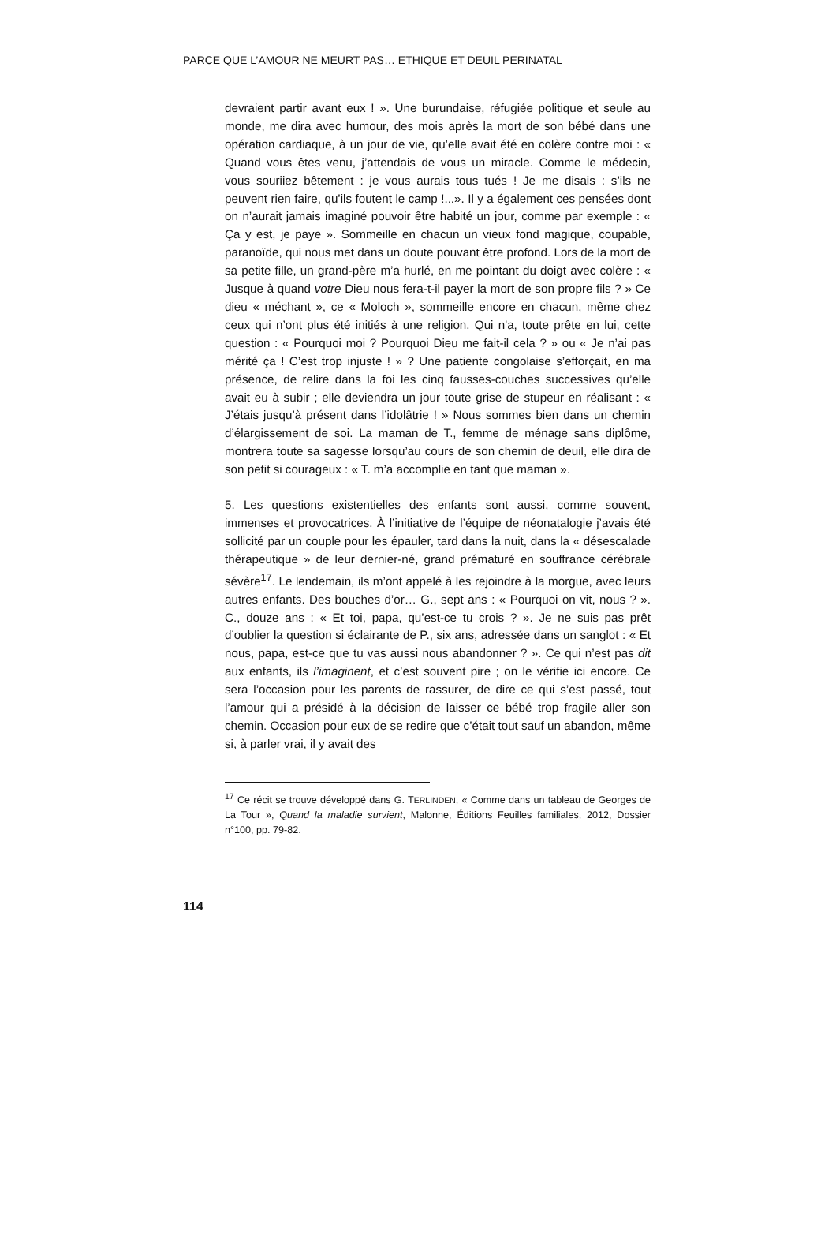PARCE QUE L’AMOUR NE MEURT PAS… ETHIQUE ET DEUIL PERINATAL
devraient partir avant eux ! ». Une burundaise, réfugiée politique et seule au monde, me dira avec humour, des mois après la mort de son bébé dans une opération cardiaque, à un jour de vie, qu’elle avait été en colère contre moi : « Quand vous êtes venu, j’attendais de vous un miracle. Comme le médecin, vous souriiez bêtement : je vous aurais tous tués ! Je me disais : s’ils ne peuvent rien faire, qu’ils foutent le camp !...». Il y a également ces pensées dont on n’aurait jamais imaginé pouvoir être habité un jour, comme par exemple : « Ça y est, je paye ». Sommeille en chacun un vieux fond magique, coupable, paranoïde, qui nous met dans un doute pouvant être profond. Lors de la mort de sa petite fille, un grand-père m’a hurlé, en me pointant du doigt avec colère : « Jusque à quand votre Dieu nous fera-t-il payer la mort de son propre fils ? » Ce dieu « méchant », ce « Moloch », sommeille encore en chacun, même chez ceux qui n’ont plus été initiés à une religion. Qui n'a, toute prête en lui, cette question : « Pourquoi moi ? Pourquoi Dieu me fait-il cela ? » ou « Je n’ai pas mérité ça ! C’est trop injuste ! » ? Une patiente congolaise s’efforçait, en ma présence, de relire dans la foi les cinq fausses-couches successives qu’elle avait eu à subir ; elle deviendra un jour toute grise de stupeur en réalisant : « J’étais jusqu’à présent dans l’idolâtrie ! » Nous sommes bien dans un chemin d’élargissement de soi. La maman de T., femme de ménage sans diplôme, montrera toute sa sagesse lorsqu’au cours de son chemin de deuil, elle dira de son petit si courageux : « T. m’a accomplie en tant que maman ».
5. Les questions existentielles des enfants sont aussi, comme souvent, immenses et provocatrices. À l’initiative de l’équipe de néonatalogie j’avais été sollicité par un couple pour les épauler, tard dans la nuit, dans la « désescalade thérapeutique » de leur dernier-né, grand prématuré en souffrance cérébrale sévère<sup>17</sup>. Le lendemain, ils m’ont appelé à les rejoindre à la morgue, avec leurs autres enfants. Des bouches d’or… G., sept ans : « Pourquoi on vit, nous ? ». C., douze ans : « Et toi, papa, qu’est-ce tu crois ? ». Je ne suis pas prêt d’oublier la question si éclairante de P., six ans, adressée dans un sanglot : « Et nous, papa, est-ce que tu vas aussi nous abandonner ? ». Ce qui n’est pas dit aux enfants, ils l’imaginent, et c’est souvent pire ; on le vérifie ici encore. Ce sera l’occasion pour les parents de rassurer, de dire ce qui s’est passé, tout l’amour qui a présidé à la décision de laisser ce bébé trop fragile aller son chemin. Occasion pour eux de se redire que c’était tout sauf un abandon, même si, à parler vrai, il y avait des
<sup>17</sup> Ce récit se trouve développé dans G. TERLINDEN, « Comme dans un tableau de Georges de La Tour », Quand la maladie survient, Malonne, Éditions Feuilles familiales, 2012, Dossier n°100, pp. 79-82.
114